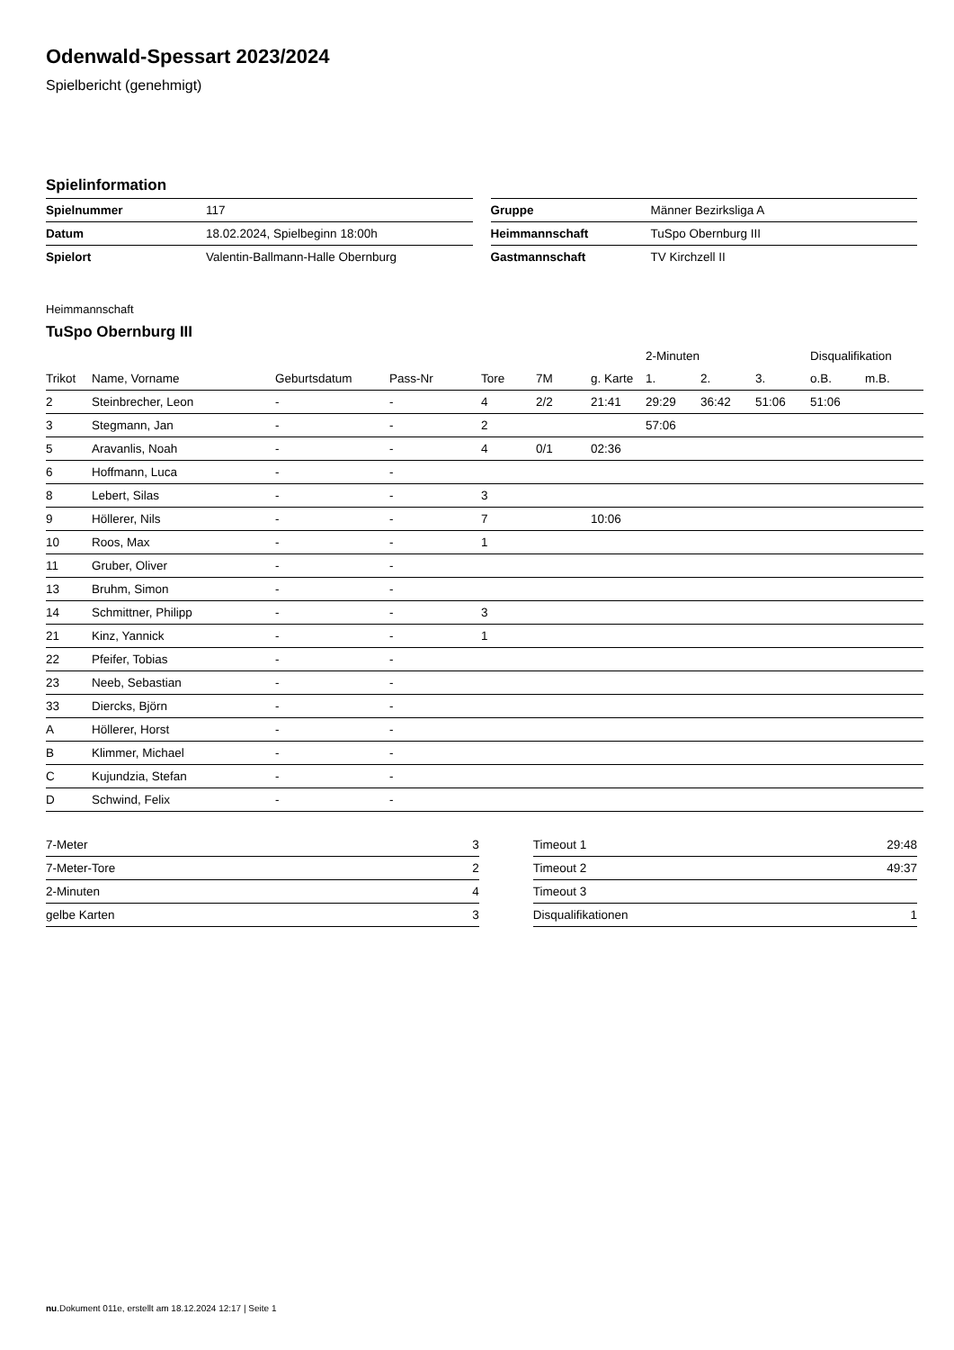Odenwald-Spessart 2023/2024
Spielbericht (genehmigt)
Spielinformation
| Spielnummer | 117 |
| Datum | 18.02.2024, Spielbeginn 18:00h |
| Spielort | Valentin-Ballmann-Halle Obernburg |
| Gruppe | Männer Bezirksliga A |
| Heimmannschaft | TuSpo Obernburg III |
| Gastmannschaft | TV Kirchzell II |
Heimmannschaft
TuSpo Obernburg III
| | | | | | | | 2-Minuten | | | Disqualifikation | |
| --- | --- | --- | --- | --- | --- | --- | --- | --- | --- | --- | --- |
| Trikot | Name, Vorname | Geburtsdatum | Pass-Nr | Tore | 7M | g. Karte | 1. | 2. | 3. | o.B. | m.B. |
| 2 | Steinbrecher, Leon | - | - | 4 | 2/2 | 21:41 | 29:29 | 36:42 | 51:06 | 51:06 | |
| 3 | Stegmann, Jan | - | - | 2 | | | 57:06 | | | | |
| 5 | Aravanlis, Noah | - | - | 4 | 0/1 | 02:36 | | | | | |
| 6 | Hoffmann, Luca | - | - | | | | | | | | |
| 8 | Lebert, Silas | - | - | 3 | | | | | | | |
| 9 | Höllerer, Nils | - | - | 7 | | 10:06 | | | | | |
| 10 | Roos, Max | - | - | 1 | | | | | | | |
| 11 | Gruber, Oliver | - | - | | | | | | | | |
| 13 | Bruhm, Simon | - | - | | | | | | | | |
| 14 | Schmittner, Philipp | - | - | 3 | | | | | | | |
| 21 | Kinz, Yannick | - | - | 1 | | | | | | | |
| 22 | Pfeifer, Tobias | - | - | | | | | | | | |
| 23 | Neeb, Sebastian | - | - | | | | | | | | |
| 33 | Diercks, Björn | - | - | | | | | | | | |
| A | Höllerer, Horst | - | - | | | | | | | | |
| B | Klimmer, Michael | - | - | | | | | | | | |
| C | Kujundzia, Stefan | - | - | | | | | | | | |
| D | Schwind, Felix | - | - | | | | | | | | |
| 7-Meter | 3 |
| 7-Meter-Tore | 2 |
| 2-Minuten | 4 |
| gelbe Karten | 3 |
| Timeout 1 | 29:48 |
| Timeout 2 | 49:37 |
| Timeout 3 | |
| Disqualifikationen | 1 |
nu.Dokument 011e, erstellt am 18.12.2024 12:17 | Seite 1